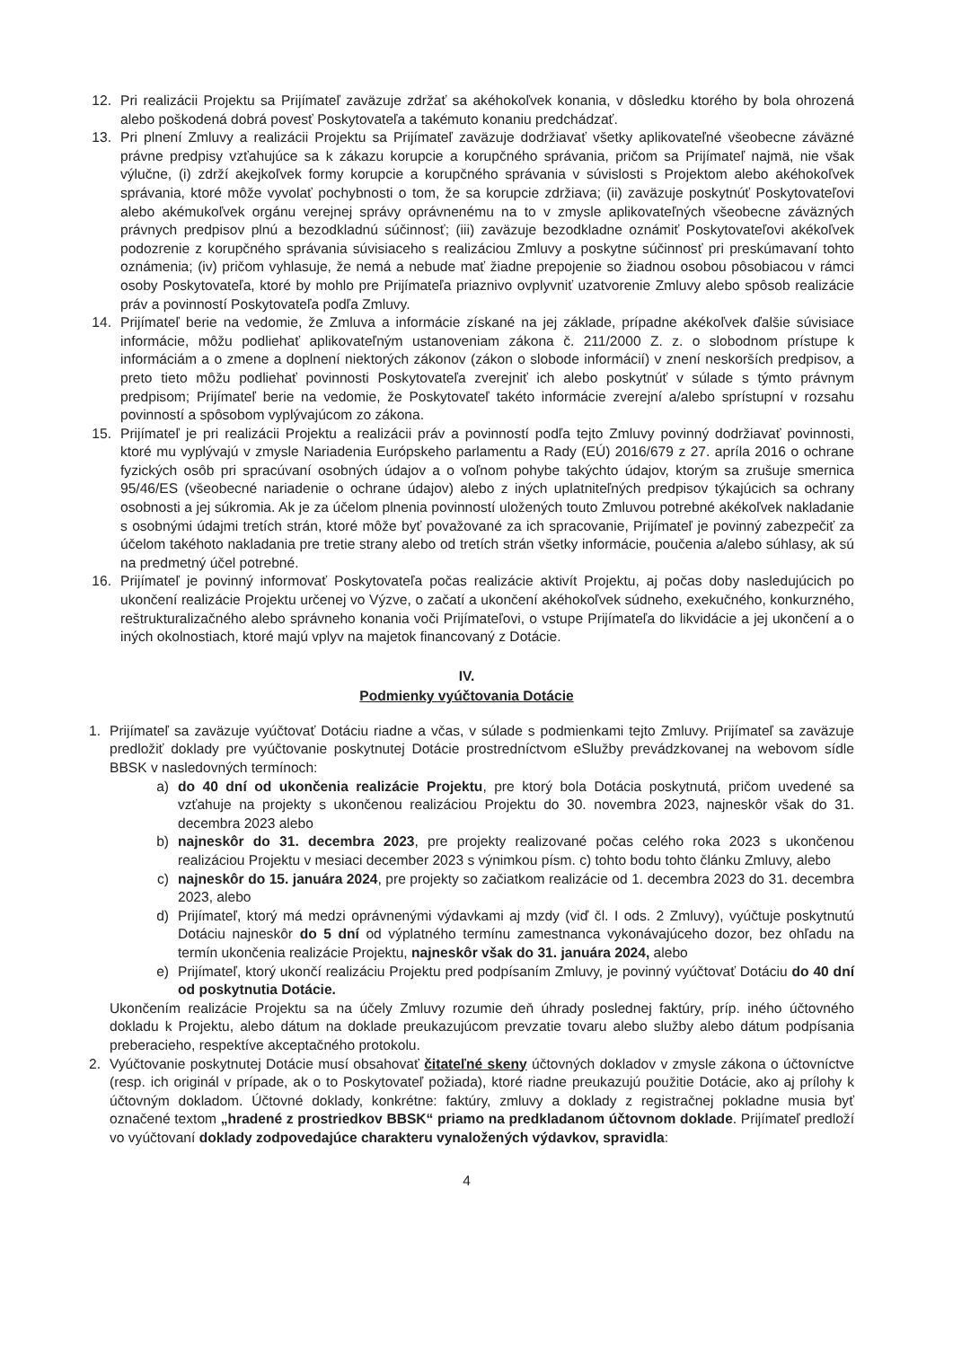12. Pri realizácii Projektu sa Prijímateľ zaväzuje zdržať sa akéhokoľvek konania, v dôsledku ktorého by bola ohrozená alebo poškodená dobrá povesť Poskytovateľa a takémuto konaniu predchádzať.
13. Pri plnení Zmluvy a realizácii Projektu sa Prijímateľ zaväzuje dodržiavať všetky aplikovateľné všeobecne záväzné právne predpisy vzťahujúce sa k zákazu korupcie a korupčného správania, pričom sa Prijímateľ najmä, nie však výlučne, (i) zdrží akejkoľvek formy korupcie a korupčného správania v súvislosti s Projektom alebo akéhokoľvek správania, ktoré môže vyvolať pochybnosti o tom, že sa korupcie zdržiava; (ii) zaväzuje poskytnúť Poskytovateľovi alebo akémukoľvek orgánu verejnej správy oprávnenému na to v zmysle aplikovateľných všeobecne záväzných právnych predpisov plnú a bezodkladnú súčinnosť; (iii) zaväzuje bezodkladne oznámiť Poskytovateľovi akékoľvek podozrenie z korupčného správania súvisiaceho s realizáciou Zmluvy a poskytne súčinnosť pri preskúmavaní tohto oznámenia; (iv) pričom vyhlasuje, že nemá a nebude mať žiadne prepojenie so žiadnou osobou pôsobiacou v rámci osoby Poskytovateľa, ktoré by mohlo pre Prijímateľa priaznivo ovplyvniť uzatvorenie Zmluvy alebo spôsob realizácie práv a povinností Poskytovateľa podľa Zmluvy.
14. Prijímateľ berie na vedomie, že Zmluva a informácie získané na jej základe, prípadne akékoľvek ďalšie súvisiace informácie, môžu podliehať aplikovateľným ustanoveniam zákona č. 211/2000 Z. z. o slobodnom prístupe k informáciám a o zmene a doplnení niektorých zákonov (zákon o slobode informácií) v znení neskorších predpisov, a preto tieto môžu podliehať povinnosti Poskytovateľa zverejniť ich alebo poskytnúť v súlade s týmto právnym predpisom; Prijímateľ berie na vedomie, že Poskytovateľ takéto informácie zverejní a/alebo sprístupní v rozsahu povinností a spôsobom vyplývajúcom zo zákona.
15. Prijímateľ je pri realizácii Projektu a realizácii práv a povinností podľa tejto Zmluvy povinný dodržiavať povinnosti, ktoré mu vyplývajú v zmysle Nariadenia Európskeho parlamentu a Rady (EÚ) 2016/679 z 27. apríla 2016 o ochrane fyzických osôb pri spracúvaní osobných údajov a o voľnom pohybe takýchto údajov, ktorým sa zrušuje smernica 95/46/ES (všeobecné nariadenie o ochrane údajov) alebo z iných uplatniteľných predpisov týkajúcich sa ochrany osobnosti a jej súkromia. Ak je za účelom plnenia povinností uložených touto Zmluvou potrebné akékoľvek nakladanie s osobnými údajmi tretích strán, ktoré môže byť považované za ich spracovanie, Prijímateľ je povinný zabezpečiť za účelom takéhoto nakladania pre tretie strany alebo od tretích strán všetky informácie, poučenia a/alebo súhlasy, ak sú na predmetný účel potrebné.
16. Prijímateľ je povinný informovať Poskytovateľa počas realizácie aktivít Projektu, aj počas doby nasledujúcich po ukončení realizácie Projektu určenej vo Výzve, o začatí a ukončení akéhokoľvek súdneho, exekučného, konkurzného, reštrukturalizačného alebo správneho konania voči Prijímateľovi, o vstupe Prijímateľa do likvidácie a jej ukončení a o iných okolnostiach, ktoré majú vplyv na majetok financovaný z Dotácie.
IV.
Podmienky vyúčtovania Dotácie
1. Prijímateľ sa zaväzuje vyúčtovať Dotáciu riadne a včas, v súlade s podmienkami tejto Zmluvy. Prijímateľ sa zaväzuje predložiť doklady pre vyúčtovanie poskytnutej Dotácie prostredníctvom eSlužby prevádzkovanej na webovom sídle BBSK v nasledovných termínoch:
a) do 40 dní od ukončenia realizácie Projektu, pre ktorý bola Dotácia poskytnutá, pričom uvedené sa vzťahuje na projekty s ukončenou realizáciou Projektu do 30. novembra 2023, najneskôr však do 31. decembra 2023 alebo
b) najneskôr do 31. decembra 2023, pre projekty realizované počas celého roka 2023 s ukončenou realizáciou Projektu v mesiaci december 2023 s výnimkou písm. c) tohto bodu tohto článku Zmluvy, alebo
c) najneskôr do 15. januára 2024, pre projekty so začiatkom realizácie od 1. decembra 2023 do 31. decembra 2023, alebo
d) Prijímateľ, ktorý má medzi oprávnenými výdavkami aj mzdy (viď čl. I ods. 2 Zmluvy), vyúčtuje poskytnutú Dotáciu najneskôr do 5 dní od výplatného termínu zamestnanca vykonávajúceho dozor, bez ohľadu na termín ukončenia realizácie Projektu, najneskôr však do 31. januára 2024, alebo
e) Prijímateľ, ktorý ukončí realizáciu Projektu pred podpísaním Zmluvy, je povinný vyúčtovať Dotáciu do 40 dní od poskytnutia Dotácie.
Ukončením realizácie Projektu sa na účely Zmluvy rozumie deň úhrady poslednej faktúry, príp. iného účtovného dokladu k Projektu, alebo dátum na doklade preukazujúcom prevzatie tovaru alebo služby alebo dátum podpísania preberacieho, respektíve akceptačného protokolu.
2. Vyúčtovanie poskytnutej Dotácie musí obsahovať čitateľné skeny účtovných dokladov v zmysle zákona o účtovníctve (resp. ich originál v prípade, ak o to Poskytovateľ požiada), ktoré riadne preukazujú použitie Dotácie, ako aj prílohy k účtovným dokladom. Účtovné doklady, konkrétne: faktúry, zmluvy a doklady z registračnej pokladne musia byť označené textom „hradené z prostriedkov BBSK“ priamo na predkladanom účtovnom doklade. Prijímateľ predloží vo vyúčtovaní doklady zodpovedajúce charakteru vynaložených výdavkov, spravidla:
4